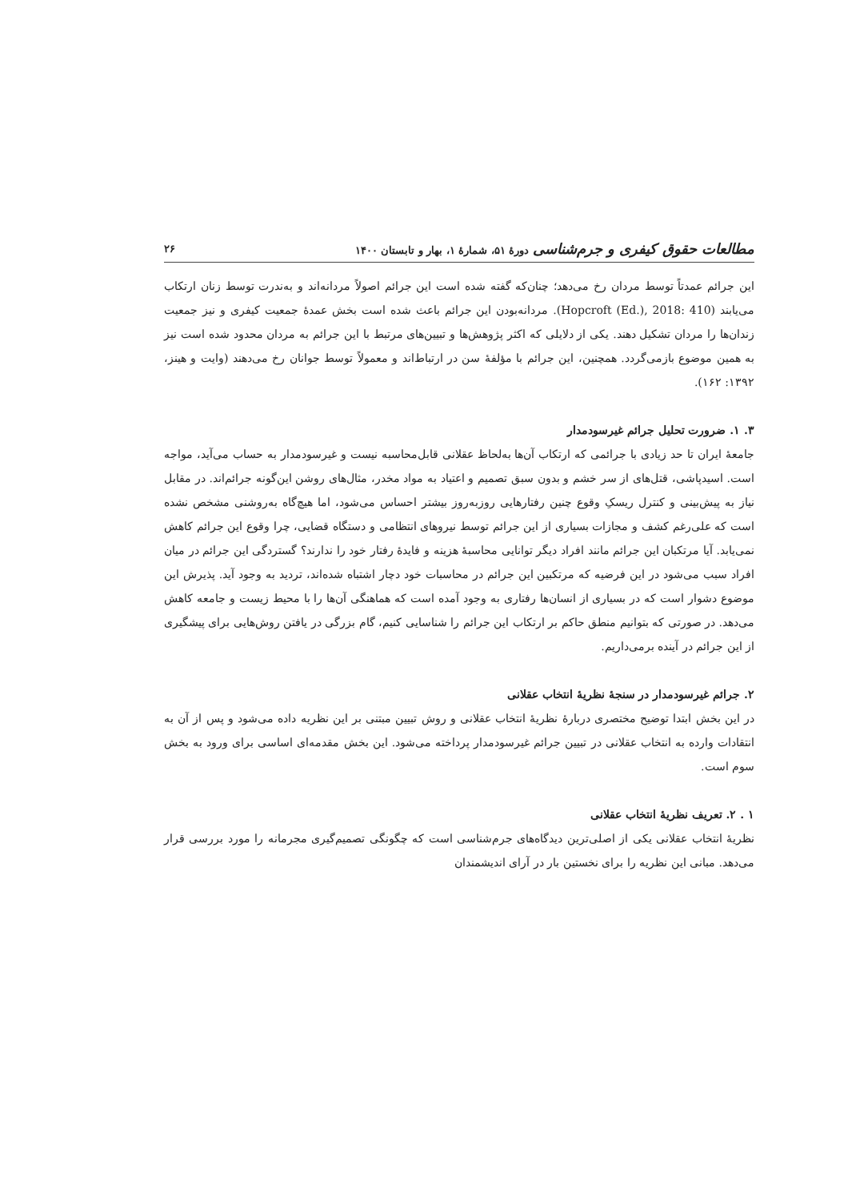مطالعات حقوق کیفری و جرم‌شناسی دورهٔ ۵۱، شمارهٔ ۱، بهار و تابستان ۱۴۰۰ ۲۶
این جرائم عمدتاً توسط مردان رخ می‌دهد؛ چنان‌که گفته شده است این جرائم اصولاً مردانه‌اند و به‌ندرت توسط زنان ارتکاب می‌یابند (Hopcroft (Ed.), 2018: 410). مردانه‌بودن این جرائم باعث شده است بخش عمدهٔ جمعیت کیفری و نیز جمعیت زندان‌ها را مردان تشکیل دهند. یکی از دلایلی که اکثر پژوهش‌ها و تبیین‌های مرتبط با این جرائم به مردان محدود شده است نیز به همین موضوع بازمی‌گردد. همچنین، این جرائم با مؤلفهٔ سن در ارتباط‌اند و معمولاً توسط جوانان رخ می‌دهند (وایت و هینز، ۱۳۹۲: ۱۶۲).
۳. ۱. ضرورت تحلیل جرائم غیرسودمدار
جامعهٔ ایران تا حد زیادی با جرائمی که ارتکاب آن‌ها به‌لحاظ عقلانی قابل‌محاسبه نیست و غیرسودمدار به حساب می‌آید، مواجه است. اسیدپاشی، قتل‌های از سر خشم و بدون سبق تصمیم و اعتیاد به مواد مخدر، مثال‌های روشن این‌گونه جرائم‌اند. در مقابل نیاز به پیش‌بینی و کنترل ریسکِ وقوع چنین رفتارهایی روزبه‌روز بیشتر احساس می‌شود، اما هیچ‌گاه به‌روشنی مشخص نشده است که علی‌رغم کشف و مجازات بسیاری از این جرائم توسط نیروهای انتظامی و دستگاه قضایی، چرا وقوع این جرائم کاهش نمی‌یابد. آیا مرتکبان این جرائم مانند افراد دیگر توانایی محاسبهٔ هزینه و فایدهٔ رفتار خود را ندارند؟ گستردگی این جرائم در میان افراد سبب می‌شود در این فرضیه که مرتکبین این جرائم در محاسبات خود دچار اشتباه شده‌اند، تردید به وجود آید. پذیرش این موضوع دشوار است که در بسیاری از انسان‌ها رفتاری به وجود آمده است که هماهنگی آن‌ها را با محیط زیست و جامعه کاهش می‌دهد. در صورتی که بتوانیم منطق حاکم بر ارتکاب این جرائم را شناسایی کنیم، گام بزرگی در یافتن روش‌هایی برای پیشگیری از این جرائم در آینده برمی‌داریم.
۲. جرائم غیرسودمدار در سنجهٔ نظریهٔ انتخاب عقلانی
در این بخش ابتدا توضیح مختصری دربارهٔ نظریهٔ انتخاب عقلانی و روش تبیین مبتنی بر این نظریه داده می‌شود و پس از آن به انتقادات وارده به انتخاب عقلانی در تبیین جرائم غیرسودمدار پرداخته می‌شود. این بخش مقدمه‌ای اساسی برای ورود به بخش سوم است.
۱ . ۲. تعریف نظریهٔ انتخاب عقلانی
نظریهٔ انتخاب عقلانی یکی از اصلی‌ترین دیدگاه‌های جرم‌شناسی است که چگونگی تصمیم‌گیری مجرمانه را مورد بررسی قرار می‌دهد. مبانی این نظریه را برای نخستین بار در آرای اندیشمندان